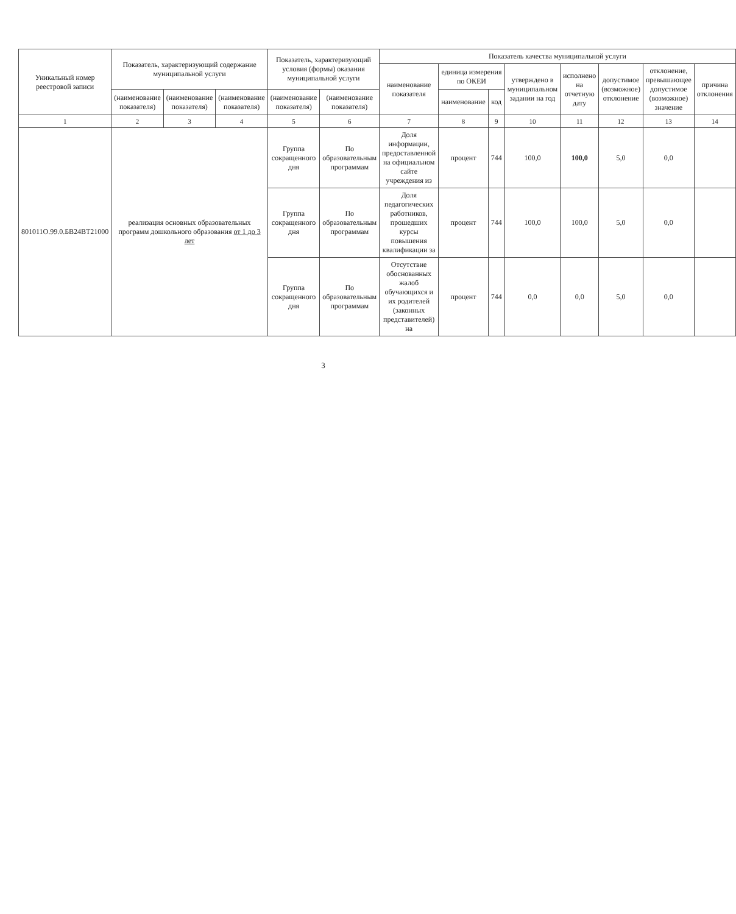| Уникальный номер реестровой записи | Показатель, характеризующий содержание муниципальной услуги | | | Показатель, характеризующий условия (формы) оказания муниципальной услуги | | Показатель качества муниципальной услуги | | | | | | | |
| --- | --- | --- | --- | --- | --- | --- | --- | --- | --- | --- | --- | --- | --- |
| | | | | | | наименование показателя | единица измерения по ОКЕИ | | утверждено в муниципальном задании на год | исполнено на отчетную дату | допустимое (возможное) отклонение | отклонение, превышающее допустимое (возможное) значение | причина отклонения |
| | (наименование показателя) | (наименование показателя) | (наименование показателя) | (наименование показателя) | (наименование показателя) | | наименование | код | | | | | |
| 1 | 2 | 3 | 4 | 5 | 6 | 7 | 8 | 9 | 10 | 11 | 12 | 13 | 14 |
| 801011О.99.0.БВ24ВТ21000 | реализация основных образовательных программ дошкольного образования от 1 до 3 лет | | | Группа сокращенного дня | По образовательным программам | Доля информации, предоставленной на официальном сайте учреждения из | процент | 744 | 100,0 | 100,0 | 5,0 | 0,0 | |
| | | | | Группа сокращенного дня | По образовательным программам | Доля педагогических работников, прошедших курсы повышения квалификации за | процент | 744 | 100,0 | 100,0 | 5,0 | 0,0 | |
| | | | | Группа сокращенного дня | По образовательным программам | Отсутствие обоснованных жалоб обучающихся и их родителей (законных представителей) на | процент | 744 | 0,0 | 0,0 | 5,0 | 0,0 | |
3